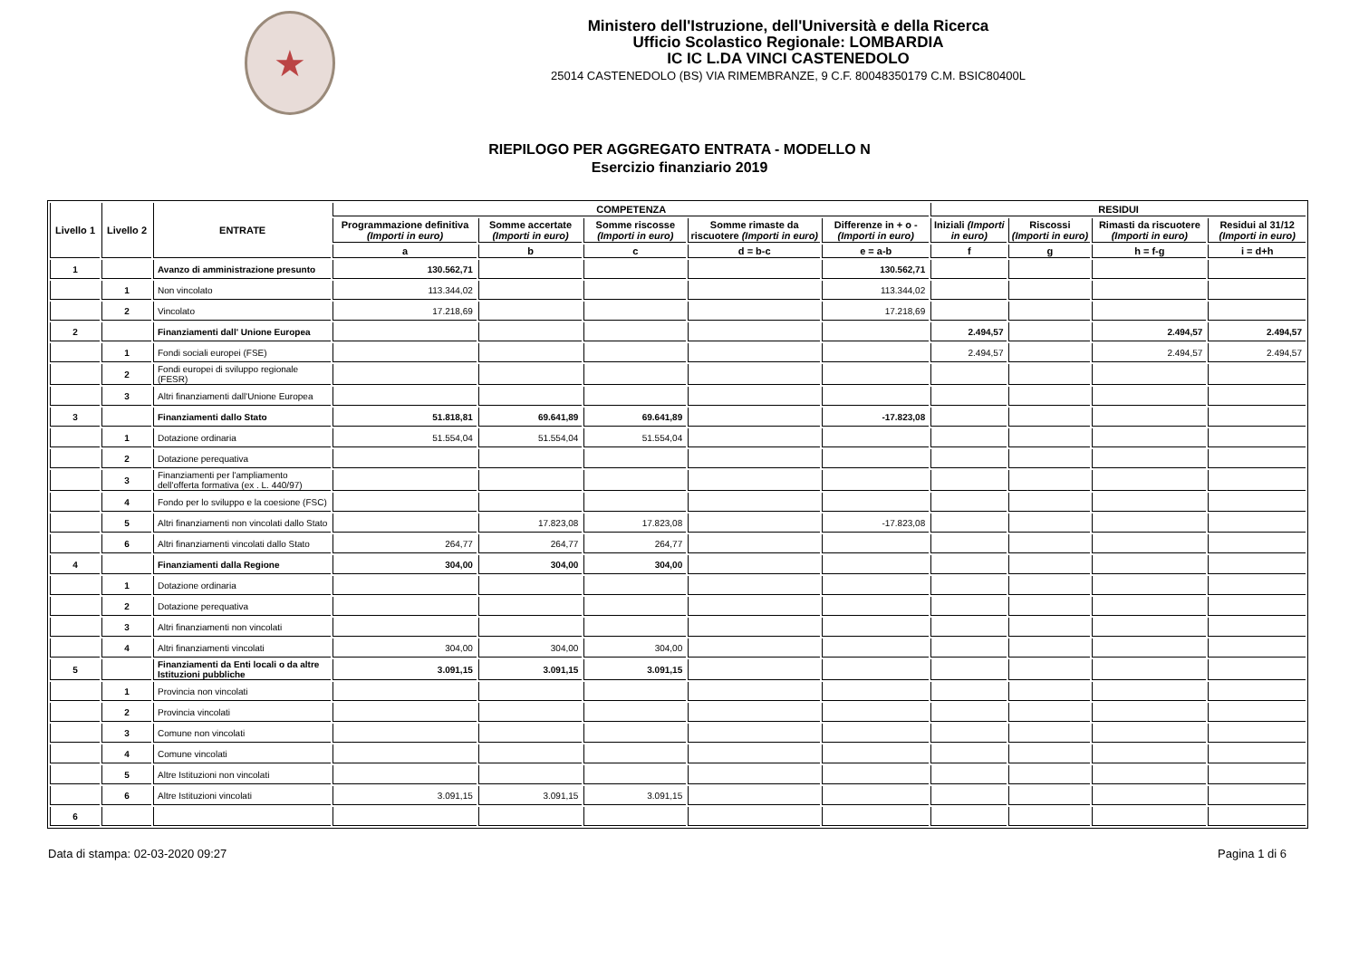★
Ministero dell'Istruzione, dell'Università e della Ricerca
Ufficio Scolastico Regionale: LOMBARDIA
IC IC L.DA VINCI CASTENEDOLO
25014 CASTENEDOLO (BS) VIA RIMEMBRANZE, 9 C.F. 80048350179 C.M. BSIC80400L
RIEPILOGO PER AGGREGATO ENTRATA - MODELLO N
Esercizio finanziario 2019
| Livello 1 | Livello 2 | ENTRATE | COMPETENZA | | | | | RESIDUI | | | |
| --- | --- | --- | --- | --- | --- | --- | --- | --- | --- | --- | --- |
| | | | Programmazione definitiva (Importi in euro) | Somme accertate (Importi in euro) | Somme riscosse (Importi in euro) | Somme rimaste da riscuotere (Importi in euro) | Differenze in + o - (Importi in euro) | Iniziali (Importi in euro) | Riscossi (Importi in euro) | Rimasti da riscuotere (Importi in euro) | Residui al 31/12 (Importi in euro) |
| | | | a | b | c | d = b-c | e = a-b | f | g | h = f-g | i = d+h |
| 1 | | Avanzo di amministrazione presunto | 130.562,71 | | | | 130.562,71 | | | | |
| | 1 | Non vincolato | 113.344,02 | | | | 113.344,02 | | | | |
| | 2 | Vincolato | 17.218,69 | | | | 17.218,69 | | | | |
| 2 | | Finanziamenti dall' Unione Europea | | | | | | 2.494,57 | | 2.494,57 | 2.494,57 |
| | 1 | Fondi sociali europei (FSE) | | | | | | 2.494,57 | | 2.494,57 | 2.494,57 |
| | 2 | Fondi europei di sviluppo regionale (FESR) | | | | | | | | | |
| | 3 | Altri finanziamenti dall'Unione Europea | | | | | | | | | |
| 3 | | Finanziamenti dallo Stato | 51.818,81 | 69.641,89 | 69.641,89 | | -17.823,08 | | | | |
| | 1 | Dotazione ordinaria | 51.554,04 | 51.554,04 | 51.554,04 | | | | | | |
| | 2 | Dotazione perequativa | | | | | | | | | |
| | 3 | Finanziamenti per l'ampliamento dell'offerta formativa (ex . L. 440/97) | | | | | | | | | |
| | 4 | Fondo per lo sviluppo e la coesione (FSC) | | | | | | | | | |
| | 5 | Altri finanziamenti non vincolati dallo Stato | | 17.823,08 | 17.823,08 | | -17.823,08 | | | | |
| | 6 | Altri finanziamenti vincolati dallo Stato | 264,77 | 264,77 | 264,77 | | | | | | |
| 4 | | Finanziamenti dalla Regione | 304,00 | 304,00 | 304,00 | | | | | | |
| | 1 | Dotazione ordinaria | | | | | | | | | |
| | 2 | Dotazione perequativa | | | | | | | | | |
| | 3 | Altri finanziamenti non vincolati | | | | | | | | | |
| | 4 | Altri finanziamenti vincolati | 304,00 | 304,00 | 304,00 | | | | | | |
| 5 | | Finanziamenti da Enti locali o da altre Istituzioni pubbliche | 3.091,15 | 3.091,15 | 3.091,15 | | | | | | |
| | 1 | Provincia non vincolati | | | | | | | | | |
| | 2 | Provincia vincolati | | | | | | | | | |
| | 3 | Comune non vincolati | | | | | | | | | |
| | 4 | Comune vincolati | | | | | | | | | |
| | 5 | Altre Istituzioni non vincolati | | | | | | | | | |
| | 6 | Altre Istituzioni vincolati | 3.091,15 | 3.091,15 | 3.091,15 | | | | | | |
| 6 | | | | | | | | | | | |
Data di stampa: 02-03-2020 09:27 Pagina 1 di 6